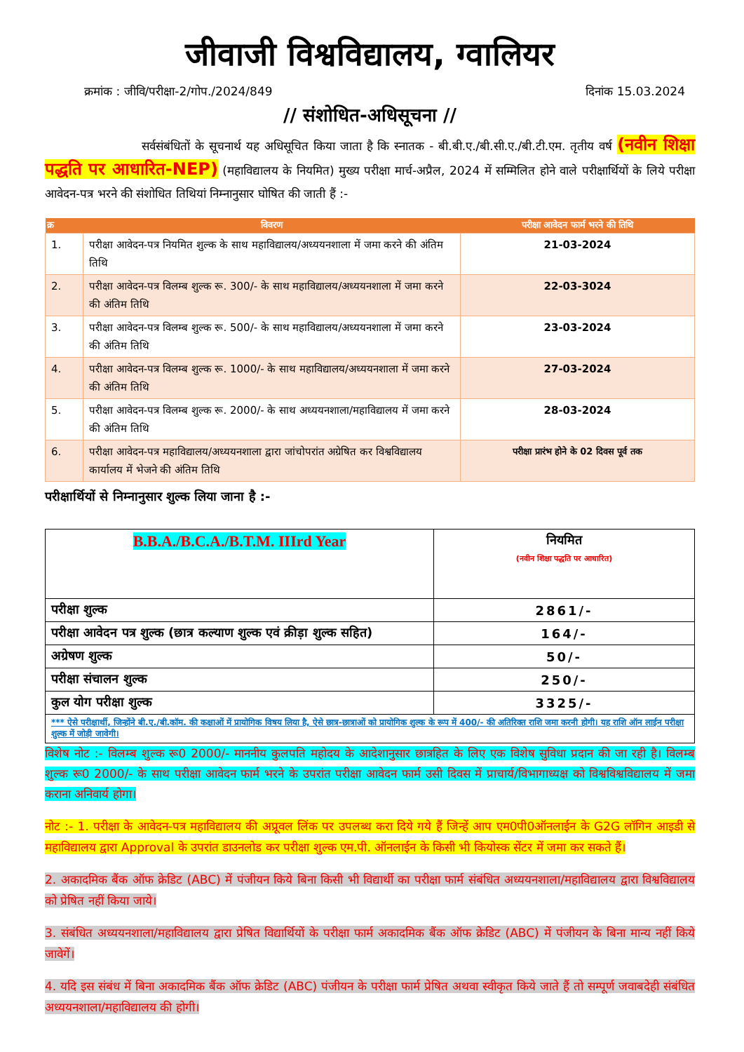जीवाजी विश्वविद्यालय, ग्वालियर
क्रमांक : जीवि/परीक्षा-2/गोप./2024/849 दिनांक 15.03.2024
// संशोधित-अधिसूचना //
सर्वसंबंधितों के सूचनार्थ यह अधिसूचित किया जाता है कि स्नातक - बी.बी.ए./बी.सी.ए./बी.टी.एम. तृतीय वर्ष (नवीन शिक्षा पद्धति पर आधारित-NEP) (महाविद्यालय के नियमित) मुख्य परीक्षा मार्च-अप्रैल, 2024 में सम्मिलित होने वाले परीक्षार्थियों के लिये परीक्षा आवेदन-पत्र भरने की संशोधित तिथियां निम्नानुसार घोषित की जाती हैं :-
| क्र | विवरण | परीक्षा आवेदन फार्म भरने की तिथि |
| --- | --- | --- |
| 1. | परीक्षा आवेदन-पत्र नियमित शुल्क के साथ महाविद्यालय/अध्ययनशाला में जमा करने की अंतिम तिथि | 21-03-2024 |
| 2. | परीक्षा आवेदन-पत्र विलम्ब शुल्क रू. 300/- के साथ महाविद्यालय/अध्ययनशाला में जमा करने की अंतिम तिथि | 22-03-3024 |
| 3. | परीक्षा आवेदन-पत्र विलम्ब शुल्क रू. 500/- के साथ महाविद्यालय/अध्ययनशाला में जमा करने की अंतिम तिथि | 23-03-2024 |
| 4. | परीक्षा आवेदन-पत्र विलम्ब शुल्क रू. 1000/- के साथ महाविद्यालय/अध्ययनशाला में जमा करने की अंतिम तिथि | 27-03-2024 |
| 5. | परीक्षा आवेदन-पत्र विलम्ब शुल्क रू. 2000/- के साथ अध्ययनशाला/महाविद्यालय में जमा करने की अंतिम तिथि | 28-03-2024 |
| 6. | परीक्षा आवेदन-पत्र महाविद्यालय/अध्ययनशाला द्वारा जांचोपरांत अग्रेषित कर विश्वविद्यालय कार्यालय में भेजने की अंतिम तिथि | परीक्षा प्रारंभ होने के 02 दिवस पूर्व तक |
परीक्षार्थियों से निम्नानुसार शुल्क लिया जाना है :-
| B.B.A./B.C.A./B.T.M. IIIrd Year | नियमित (नवीन शिक्षा पद्धति पर आधारित) |
| परीक्षा शुल्क | 2861/- |
| परीक्षा आवेदन पत्र शुल्क (छात्र कल्याण शुल्क एवं क्रीड़ा शुल्क सहित) | 164/- |
| अग्रेषण शुल्क | 50/- |
| परीक्षा संचालन शुल्क | 250/- |
| कुल योग परीक्षा शुल्क | 3325/- |
| *** ऐसे परीक्षार्थी, जिन्होंने बी.ए./बी.कॉम. की कक्षाओं में प्रायोगिक विषय लिया है, ऐसे छात्र-छात्राओं को प्रायोगिक शुल्क के रूप में 400/- की अतिरिक्त राशि जमा करनी होगी। यह राशि ऑन लाईन परीक्षा शुल्क में जोड़ी जावेगी। | |
विशेष नोट :- विलम्ब शुल्क रू0 2000/- माननीय कुलपति महोदय के आदेशानुसार छात्रहित के लिए एक विशेष सुविधा प्रदान की जा रही है। विलम्ब शुल्क रू0 2000/- के साथ परीक्षा आवेदन फार्म भरने के उपरांत परीक्षा आवेदन फार्म उसी दिवस में प्राचार्य/विभागाध्यक्ष को विश्वविश्वविद्यालय में जमा कराना अनिवार्य होगा।
नोट :- 1. परीक्षा के आवेदन-पत्र महाविद्यालय की अप्रूवल लिंक पर उपलब्ध करा दिये गये हैं जिन्हें आप एम0पी0ऑनलाईन के G2G लॉगिन आइडी से महाविद्यालय द्वारा Approval के उपरांत डाउनलोड कर परीक्षा शुल्क एम.पी. ऑनलाईन के किसी भी कियोस्क सेंटर में जमा कर सकते हैं।
2. अकादमिक बैंक ऑफ क्रेडिट (ABC) में पंजीयन किये बिना किसी भी विद्यार्थी का परीक्षा फार्म संबंधित अध्ययनशाला/महाविद्यालय द्वारा विश्वविद्यालय को प्रेषित नहीं किया जाये।
3. संबंधित अध्ययनशाला/महाविद्यालय द्वारा प्रेषित विद्यार्थियों के परीक्षा फार्म अकादमिक बैंक ऑफ क्रेडिट (ABC) में पंजीयन के बिना मान्य नहीं किये जावेगें।
4. यदि इस संबंध में बिना अकादमिक बैंक ऑफ क्रेडिट (ABC) पंजीयन के परीक्षा फार्म प्रेषित अथवा स्वीकृत किये जाते हैं तो सम्पूर्ण जवाबदेही संबंधित अध्ययनशाला/महाविद्यालय की होगी।